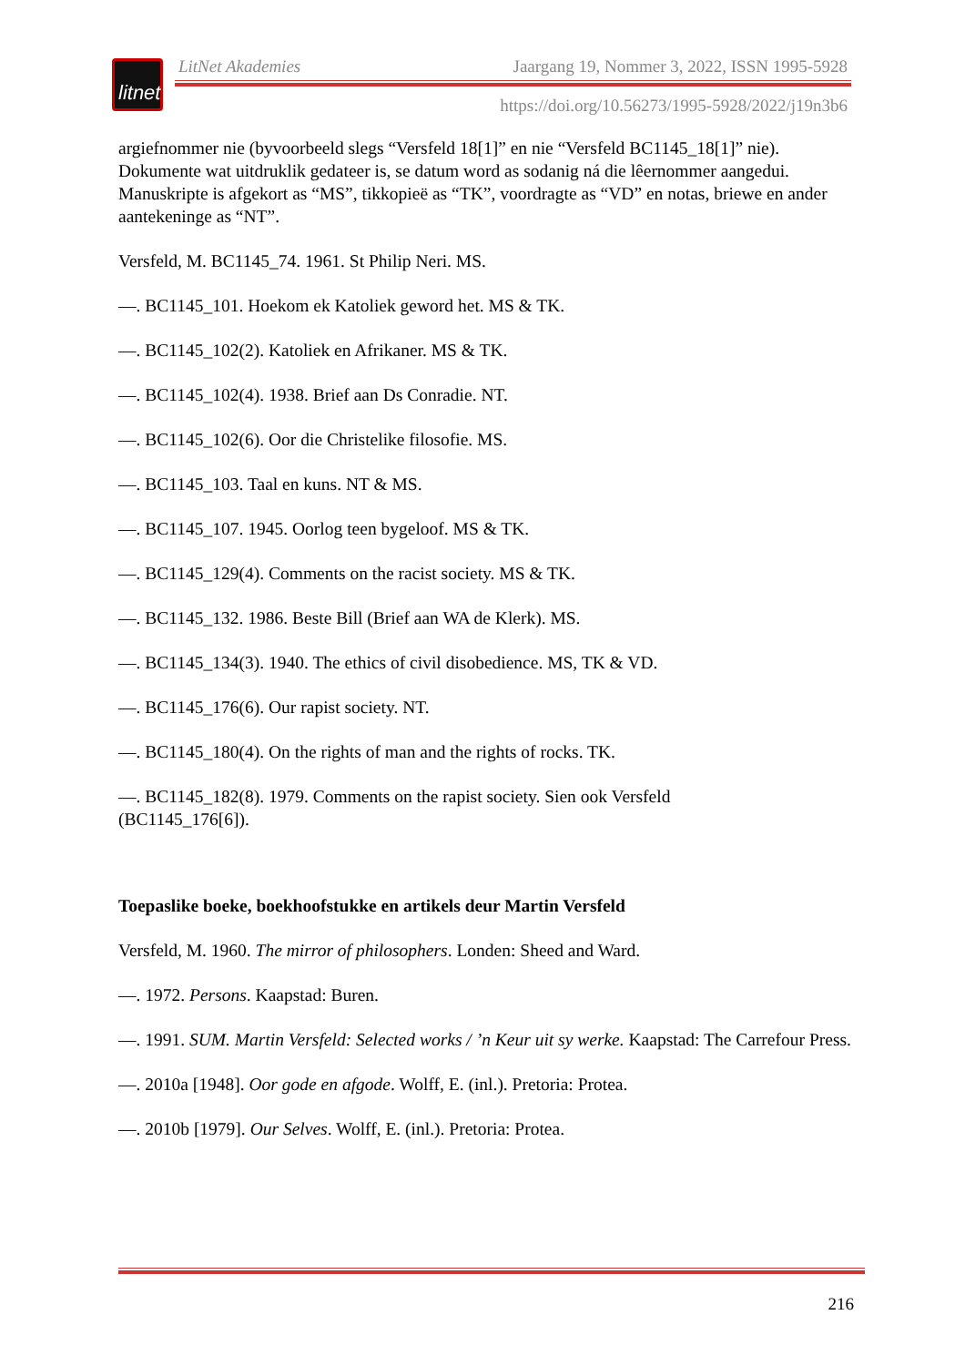litnet
LitNet Akademies Jaargang 19, Nommer 3, 2022, ISSN 1995-5928
https://doi.org/10.56273/1995-5928/2022/j19n3b6
argiefnommer nie (byvoorbeeld slegs “Versfeld 18[1]” en nie “Versfeld BC1145_18[1]” nie). Dokumente wat uitdruklik gedateer is, se datum word as sodanig ná die lêernommer aangedui. Manuskripte is afgekort as “MS”, tikkopieë as “TK”, voordragte as “VD” en notas, briewe en ander aantekeninge as “NT”.
Versfeld, M. BC1145_74. 1961. St Philip Neri. MS.
—. BC1145_101. Hoekom ek Katoliek geword het. MS & TK.
—. BC1145_102(2). Katoliek en Afrikaner. MS & TK.
—. BC1145_102(4). 1938. Brief aan Ds Conradie. NT.
—. BC1145_102(6). Oor die Christelike filosofie. MS.
—. BC1145_103. Taal en kuns. NT & MS.
—. BC1145_107. 1945. Oorlog teen bygeloof. MS & TK.
—. BC1145_129(4). Comments on the racist society. MS & TK.
—. BC1145_132. 1986. Beste Bill (Brief aan WA de Klerk). MS.
—. BC1145_134(3). 1940. The ethics of civil disobedience. MS, TK & VD.
—. BC1145_176(6). Our rapist society. NT.
—. BC1145_180(4). On the rights of man and the rights of rocks. TK.
—. BC1145_182(8). 1979. Comments on the rapist society. Sien ook Versfeld
(BC1145_176[6]).
Toepaslike boeke, boekhoofstukke en artikels deur Martin Versfeld
Versfeld, M. 1960. The mirror of philosophers. Londen: Sheed and Ward.
—. 1972. Persons. Kaapstad: Buren.
—. 1991. SUM. Martin Versfeld: Selected works / ’n Keur uit sy werke. Kaapstad: The Carrefour Press.
—. 2010a [1948]. Oor gode en afgode. Wolff, E. (inl.). Pretoria: Protea.
—. 2010b [1979]. Our Selves. Wolff, E. (inl.). Pretoria: Protea.
216